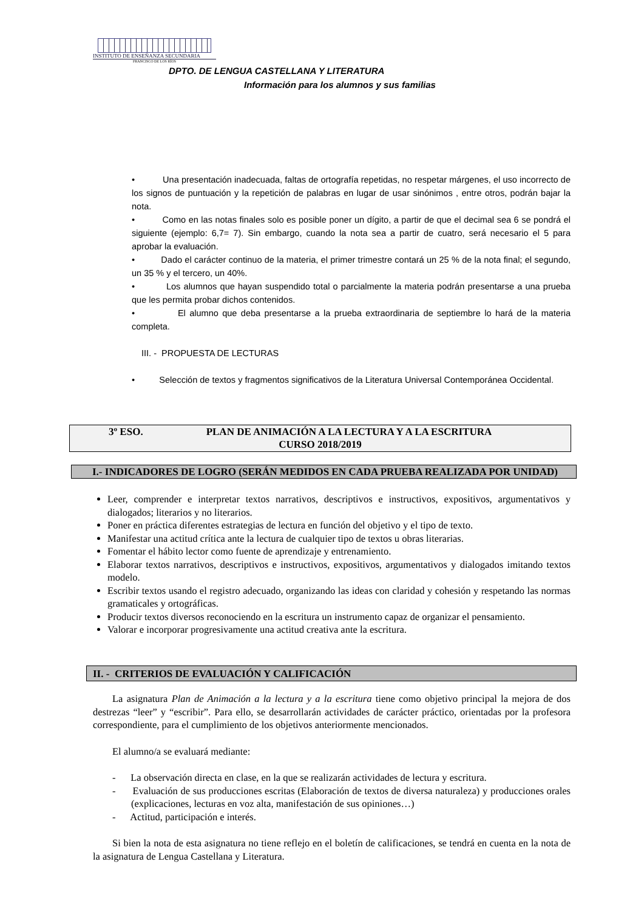INSTITUTO DE ENSEÑANZA SECUNDARIA
FRANCISCO DE LOS RÍOS
DPTO. DE LENGUA CASTELLANA Y LITERATURA
Información para los alumnos y sus familias
• Una presentación inadecuada, faltas de ortografía repetidas, no respetar márgenes, el uso incorrecto de los signos de puntuación y la repetición de palabras en lugar de usar sinónimos , entre otros, podrán bajar la nota.
• Como en las notas finales solo es posible poner un dígito, a partir de que el decimal sea 6 se pondrá el siguiente (ejemplo: 6,7= 7). Sin embargo, cuando la nota sea a partir de cuatro, será necesario el 5 para aprobar la evaluación.
• Dado el carácter continuo de la materia, el primer trimestre contará un 25 % de la nota final; el segundo, un 35 % y el tercero, un 40%.
• Los alumnos que hayan suspendido total o parcialmente la materia podrán presentarse a una prueba que les permita probar dichos contenidos.
• El alumno que deba presentarse a la prueba extraordinaria de septiembre lo hará de la materia completa.
III. - PROPUESTA DE LECTURAS
• Selección de textos y fragmentos significativos de la Literatura Universal Contemporánea Occidental.
3º ESO. PLAN DE ANIMACIÓN A LA LECTURA Y A LA ESCRITURA
CURSO 2018/2019
I.- INDICADORES DE LOGRO (SERÁN MEDIDOS EN CADA PRUEBA REALIZADA POR UNIDAD)
Leer, comprender e interpretar textos narrativos, descriptivos e instructivos, expositivos, argumentativos y dialogados; literarios y no literarios.
Poner en práctica diferentes estrategias de lectura en función del objetivo y el tipo de texto.
Manifestar una actitud crítica ante la lectura de cualquier tipo de textos u obras literarias.
Fomentar el hábito lector como fuente de aprendizaje y entrenamiento.
Elaborar textos narrativos, descriptivos e instructivos, expositivos, argumentativos y dialogados imitando textos modelo.
Escribir textos usando el registro adecuado, organizando las ideas con claridad y cohesión y respetando las normas gramaticales y ortográficas.
Producir textos diversos reconociendo en la escritura un instrumento capaz de organizar el pensamiento.
Valorar e incorporar progresivamente una actitud creativa ante la escritura.
II. - CRITERIOS DE EVALUACIÓN Y CALIFICACIÓN
La asignatura Plan de Animación a la lectura y a la escritura tiene como objetivo principal la mejora de dos destrezas “leer” y “escribir”. Para ello, se desarrollarán actividades de carácter práctico, orientadas por la profesora correspondiente, para el cumplimiento de los objetivos anteriormente mencionados.
El alumno/a se evaluará mediante:
- La observación directa en clase, en la que se realizarán actividades de lectura y escritura.
- Evaluación de sus producciones escritas (Elaboración de textos de diversa naturaleza) y producciones orales (explicaciones, lecturas en voz alta, manifestación de sus opiniones…)
- Actitud, participación e interés.
Si bien la nota de esta asignatura no tiene reflejo en el boletín de calificaciones, se tendrá en cuenta en la nota de la asignatura de Lengua Castellana y Literatura.